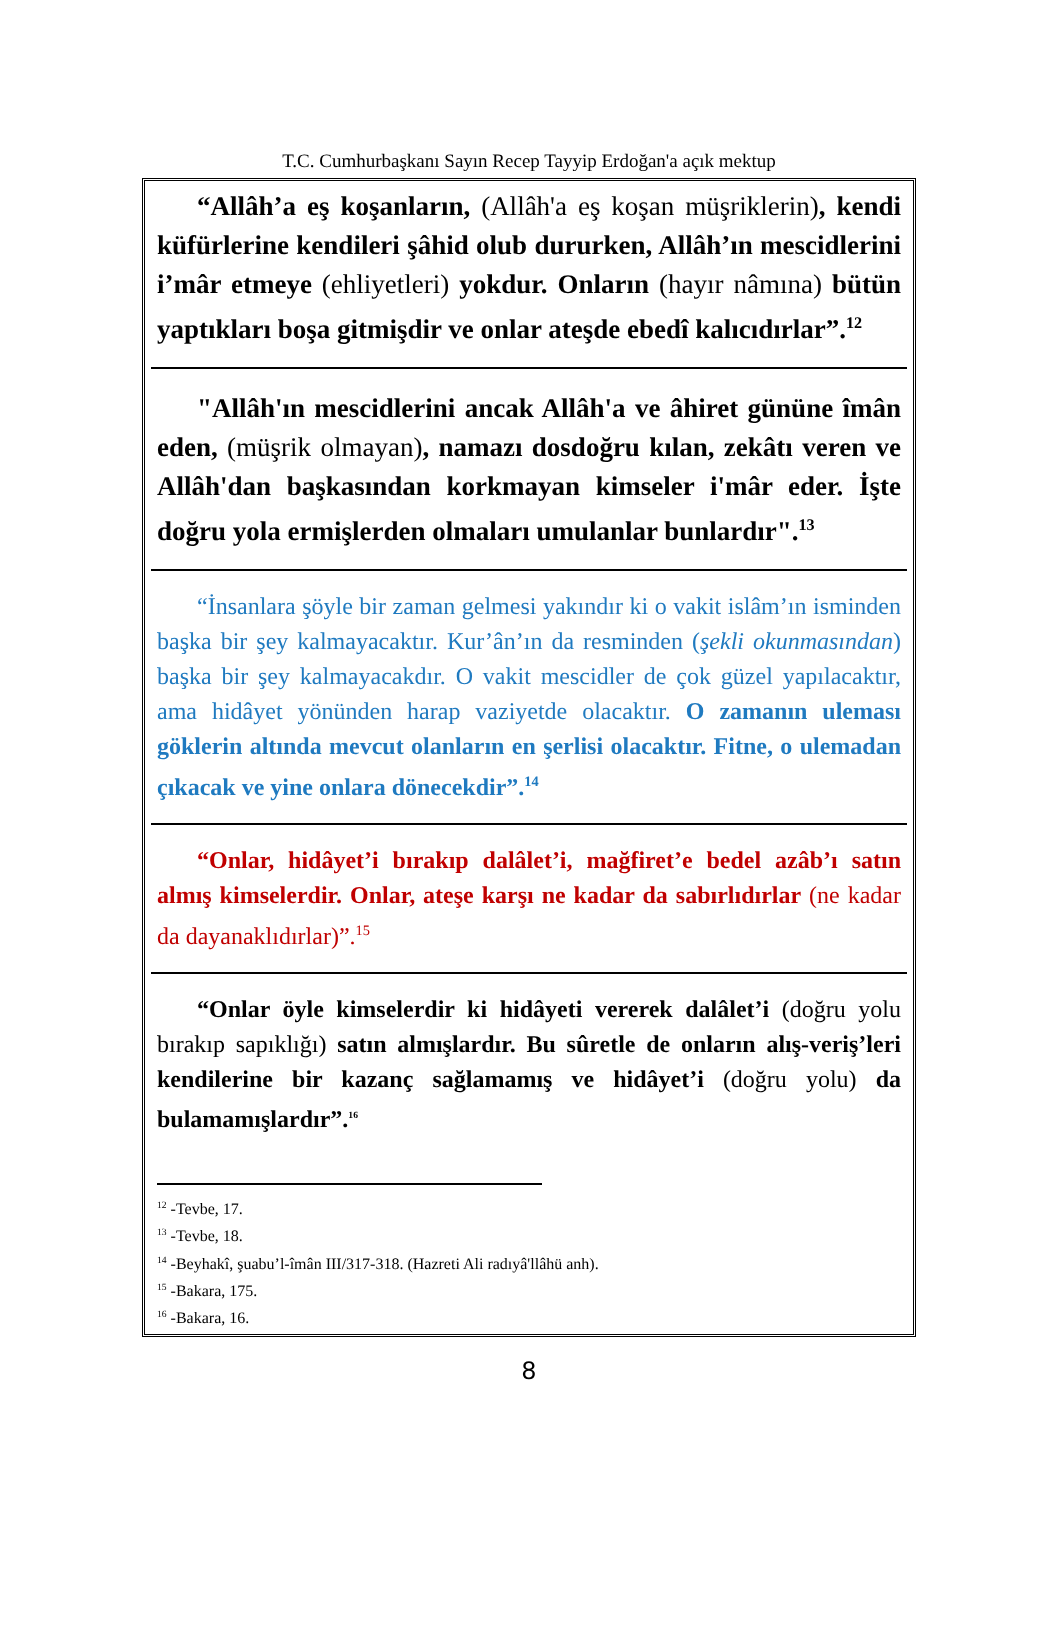T.C. Cumhurbaşkanı Sayın Recep Tayyip Erdoğan'a açık mektup
“Allâh’a eş koşanların, (Allâh'a eş koşan müşriklerin), kendi küfürlerine kendileri şâhid olub dururken, Allâh’ın mescidlerini i’mâr etmeye (ehliyetleri) yokdur. Onların (hayır nâmına) bütün yaptıkları boşa gitmişdir ve onlar ateşde ebedî kalıcıdırlar”.<sup>12</sup>
"Allâh'ın mescidlerini ancak Allâh'a ve âhiret gününe îmân eden, (müşrik olmayan), namazı dosdoğru kılan, zekâtı veren ve Allâh'dan başkasından korkmayan kimseler i'mâr eder. İşte doğru yola ermişlerden olmaları umulanlar bunlardır".<sup>13</sup>
“İnsanlara şöyle bir zaman gelmesi yakındır ki o vakit islâm’ın isminden başka bir şey kalmayacaktır. Kur’ân’ın da resminden (şekli okunmasından) başka bir şey kalmayacakdır. O vakit mescidler de çok güzel yapılacaktır, ama hidâyet yönünden harap vaziyetde olacaktır. O zamanın uleması göklerin altında mevcut olanların en şerlisi olacaktır. Fitne, o ulemadan çıkacak ve yine onlara dönecekdir”.<sup>14</sup>
“Onlar, hidâyet’i bırakıp dalâlet’i, mağfiret’e bedel azâb’ı satın almış kimselerdir. Onlar, ateşe karşı ne kadar da sabırlıdırlar (ne kadar da dayanaklıdırlar)”.<sup>15</sup>
“Onlar öyle kimselerdir ki hidâyeti vererek dalâlet’i (doğru yolu bırakıp sapıklığı) satın almışlardır. Bu sûretle de onların alış-veriş’leri kendilerine bir kazanç sağlamamış ve hidâyet’i (doğru yolu) da bulamamışlardır”.<sup>16</sup>
<sup>12</sup> -Tevbe, 17.
<sup>13</sup> -Tevbe, 18.
<sup>14</sup> -Beyhakî, şuabu’l-îmân III/317-318. (Hazreti Ali radıyâ'llâhü anh).
<sup>15</sup> -Bakara, 175.
<sup>16</sup> -Bakara, 16.
8